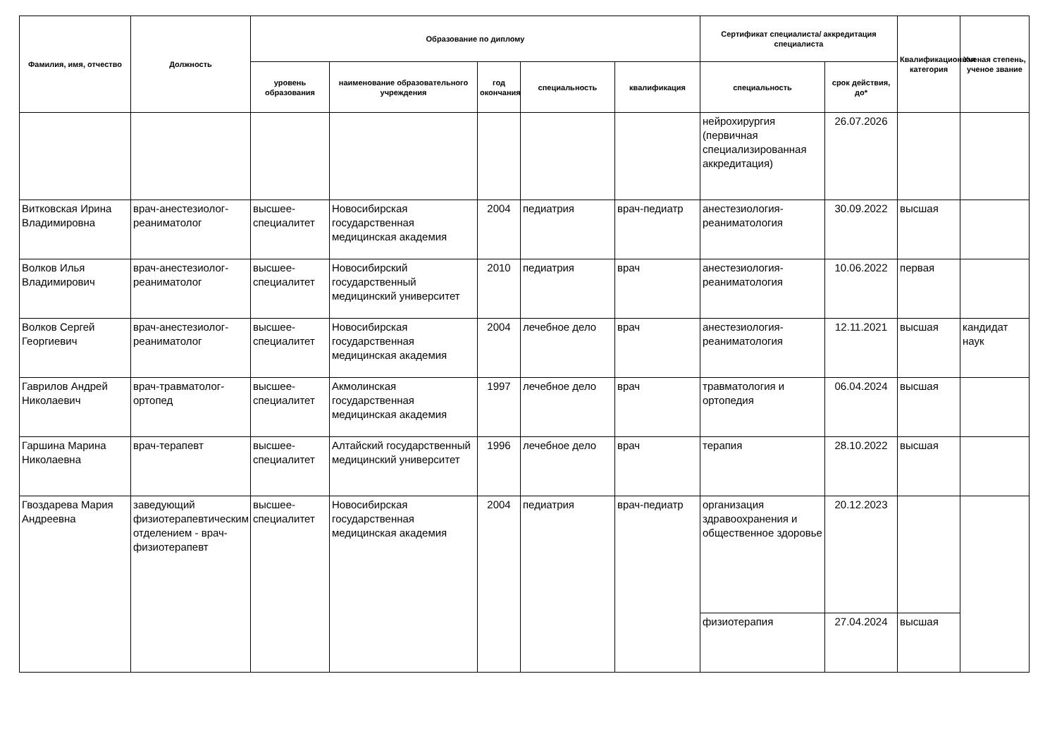| Фамилия, имя, отчество | Должность | Образование по диплому | | | | | Сертификат специалиста/ аккредитация специалиста | | Квалификационная категория | Ученая степень, ученое звание |
| --- | --- | --- | --- | --- | --- | --- | --- | --- | --- | --- |
| | | уровень образования | наименование образовательного учреждения | год окончания | специальность | квалификация | специальность | срок действия, до* | | |
| | | | | | | | нейрохирургия (первичная специализированная аккредитация) | 26.07.2026 | | |
| Витковская Ирина Владимировна | врач-анестезиолог-реаниматолог | высшее-специалитет | Новосибирская государственная медицинская академия | 2004 | педиатрия | врач-педиатр | анестезиология-реаниматология | 30.09.2022 | высшая | |
| Волков Илья Владимирович | врач-анестезиолог-реаниматолог | высшее-специалитет | Новосибирский государственный медицинский университет | 2010 | педиатрия | врач | анестезиология-реаниматология | 10.06.2022 | первая | |
| Волков Сергей Георгиевич | врач-анестезиолог-реаниматолог | высшее-специалитет | Новосибирская государственная медицинская академия | 2004 | лечебное дело | врач | анестезиология-реаниматология | 12.11.2021 | высшая | кандидат наук |
| Гаврилов Андрей Николаевич | врач-травматолог-ортопед | высшее-специалитет | Акмолинская государственная медицинская академия | 1997 | лечебное дело | врач | травматология и ортопедия | 06.04.2024 | высшая | |
| Гаршина Марина Николаевна | врач-терапевт | высшее-специалитет | Алтайский государственный медицинский университет | 1996 | лечебное дело | врач | терапия | 28.10.2022 | высшая | |
| Гвоздарева Мария Андреевна | заведующий физиотерапевтическим отделением - врач-физиотерапевт | высшее-специалитет | Новосибирская государственная медицинская академия | 2004 | педиатрия | врач-педиатр | организация здравоохранения и общественное здоровье | 20.12.2023 | | |
| | | | | | | | физиотерапия | 27.04.2024 | высшая | |